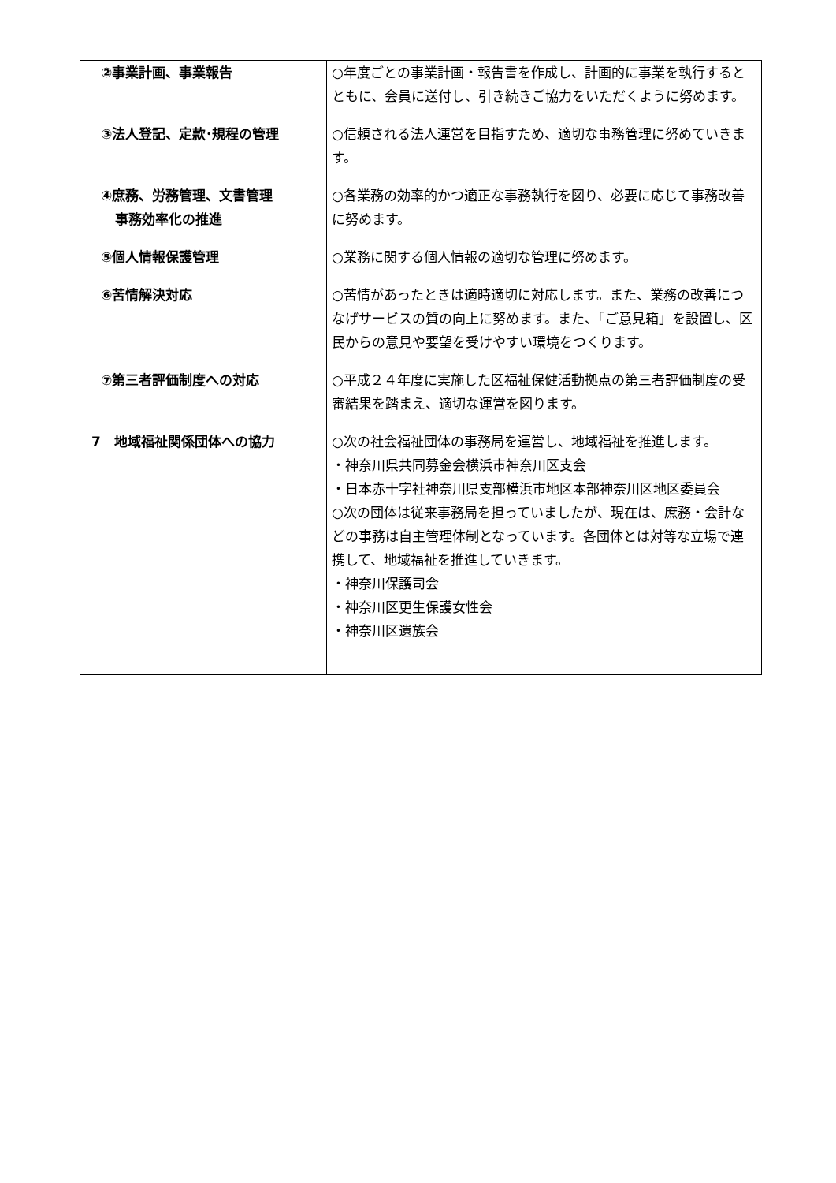| ②事業計画、事業報告 | ○年度ごとの事業計画・報告書を作成し、計画的に事業を執行するとともに、会員に送付し、引き続きご協力をいただくように努めます。 |
| ③法人登記、定款･規程の管理 | ○信頼される法人運営を目指すため、適切な事務管理に努めていきます。 |
| ④庶務、労務管理、文書管理 事務効率化の推進 | ○各業務の効率的かつ適正な事務執行を図り、必要に応じて事務改善に努めます。 |
| ⑤個人情報保護管理 | ○業務に関する個人情報の適切な管理に努めます。 |
| ⑥苦情解決対応 | ○苦情があったときは適時適切に対応します。また、業務の改善につなげサービスの質の向上に努めます。また、「ご意見箱」を設置し、区民からの意見や要望を受けやすい環境をつくります。 |
| ⑦第三者評価制度への対応 | ○平成２４年度に実施した区福祉保健活動拠点の第三者評価制度の受審結果を踏まえ、適切な運営を図ります。 |
| 7 地域福祉関係団体への協力 | ○次の社会福祉団体の事務局を運営し、地域福祉を推進します。 ・神奈川県共同募金会横浜市神奈川区支会 ・日本赤十字社神奈川県支部横浜市地区本部神奈川区地区委員会 ○次の団体は従来事務局を担っていましたが、現在は、庶務・会計などの事務は自主管理体制となっています。各団体とは対等な立場で連携して、地域福祉を推進していきます。 ・神奈川保護司会 ・神奈川区更生保護女性会 ・神奈川区遺族会 |